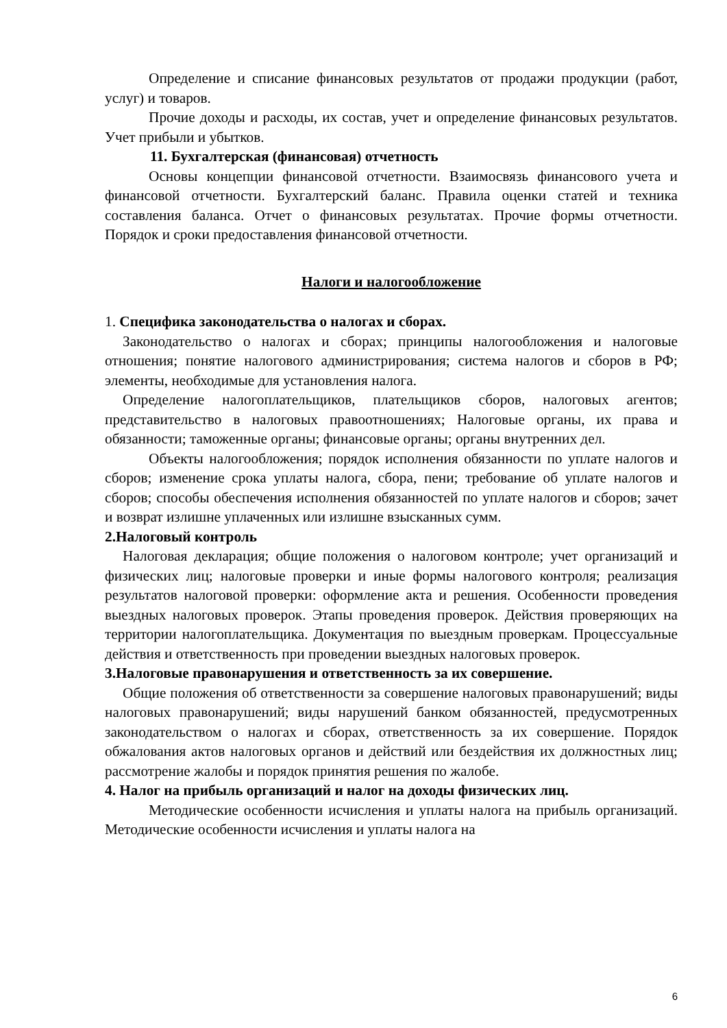Определение и списание финансовых результатов от продажи продукции (работ, услуг) и товаров.
Прочие доходы и расходы, их состав, учет и определение финансовых результатов. Учет прибыли и убытков.
11. Бухгалтерская (финансовая) отчетность
Основы концепции финансовой отчетности. Взаимосвязь финансового учета и финансовой отчетности. Бухгалтерский баланс. Правила оценки статей и техника составления баланса. Отчет о финансовых результатах. Прочие формы отчетности. Порядок и сроки предоставления финансовой отчетности.
Налоги и налогообложение
1. Специфика законодательства о налогах и сборах.
Законодательство о налогах и сборах; принципы налогообложения и налоговые отношения; понятие налогового администрирования; система налогов и сборов в РФ; элементы, необходимые для установления налога.
Определение налогоплательщиков, плательщиков сборов, налоговых агентов; представительство в налоговых правоотношениях; Налоговые органы, их права и обязанности; таможенные органы; финансовые органы; органы внутренних дел.
Объекты налогообложения; порядок исполнения обязанности по уплате налогов и сборов; изменение срока уплаты налога, сбора, пени; требование об уплате налогов и сборов; способы обеспечения исполнения обязанностей по уплате налогов и сборов; зачет и возврат излишне уплаченных или излишне взысканных сумм.
2.Налоговый контроль
Налоговая декларация; общие положения о налоговом контроле; учет организаций и физических лиц; налоговые проверки и иные формы налогового контроля; реализация результатов налоговой проверки: оформление акта и решения. Особенности проведения выездных налоговых проверок. Этапы проведения проверок. Действия проверяющих на территории налогоплательщика. Документация по выездным проверкам. Процессуальные действия и ответственность при проведении выездных налоговых проверок.
3.Налоговые правонарушения и ответственность за их совершение.
Общие положения об ответственности за совершение налоговых правонарушений; виды налоговых правонарушений; виды нарушений банком обязанностей, предусмотренных законодательством о налогах и сборах, ответственность за их совершение. Порядок обжалования актов налоговых органов и действий или бездействия их должностных лиц; рассмотрение жалобы и порядок принятия решения по жалобе.
4. Налог на прибыль организаций и налог на доходы физических лиц.
Методические особенности исчисления и уплаты налога на прибыль организаций. Методические особенности исчисления и уплаты налога на
6